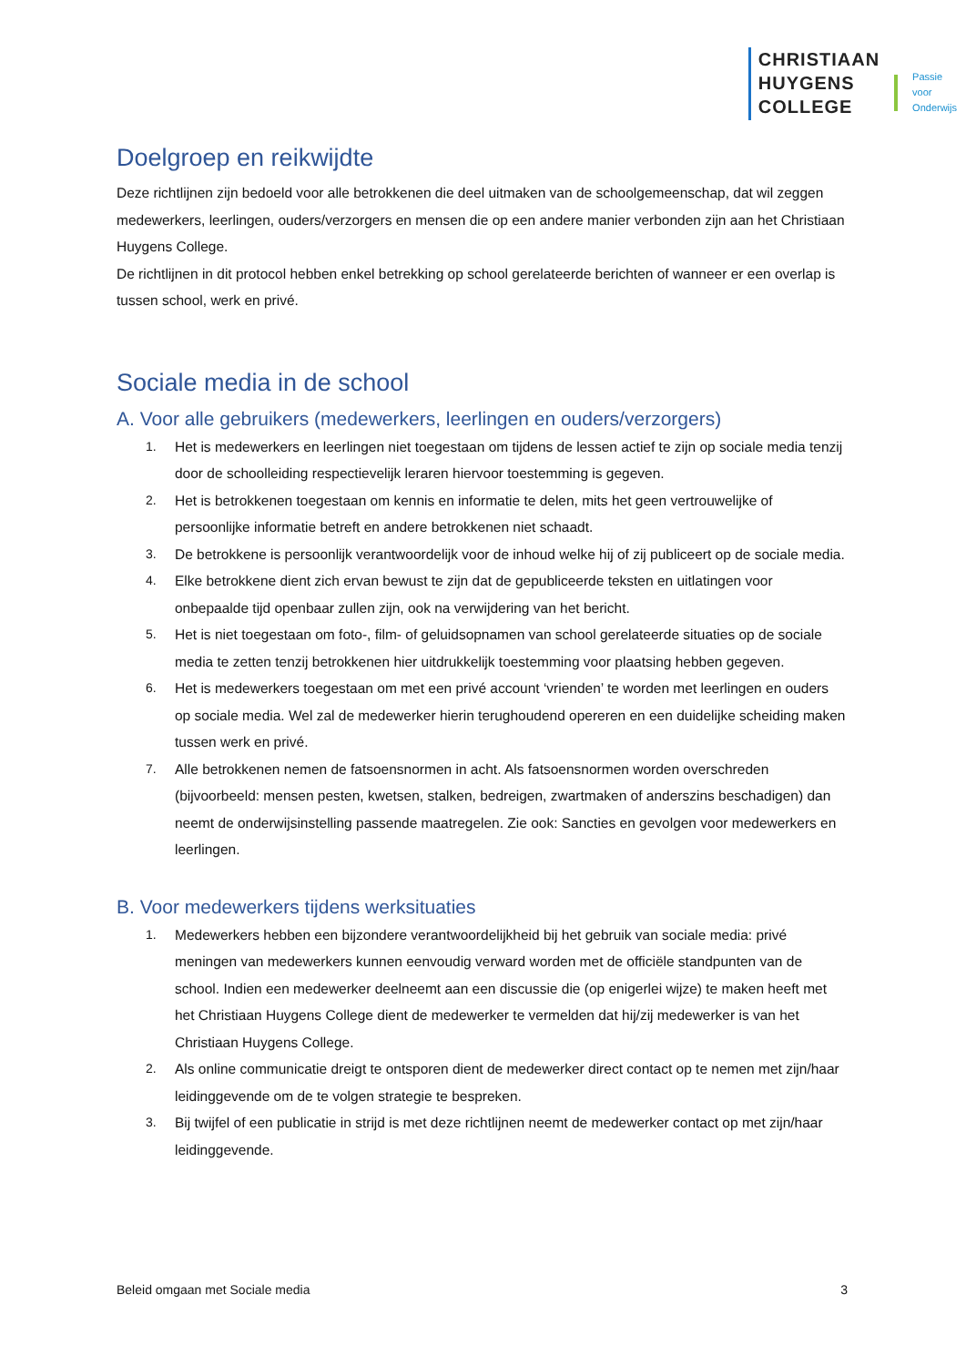CHRISTIAAN
HUYGENS
COLLEGE
Passie
voor
Onderwijs
Doelgroep en reikwijdte
Deze richtlijnen zijn bedoeld voor alle betrokkenen die deel uitmaken van de schoolgemeenschap, dat wil zeggen medewerkers, leerlingen, ouders/verzorgers en mensen die op een andere manier verbonden zijn aan het Christiaan Huygens College.
De richtlijnen in dit protocol hebben enkel betrekking op school gerelateerde berichten of wanneer er een overlap is tussen school, werk en privé.
Sociale media in de school
A. Voor alle gebruikers (medewerkers, leerlingen en ouders/verzorgers)
1. Het is medewerkers en leerlingen niet toegestaan om tijdens de lessen actief te zijn op sociale media tenzij door de schoolleiding respectievelijk leraren hiervoor toestemming is gegeven.
2. Het is betrokkenen toegestaan om kennis en informatie te delen, mits het geen vertrouwelijke of persoonlijke informatie betreft en andere betrokkenen niet schaadt.
3. De betrokkene is persoonlijk verantwoordelijk voor de inhoud welke hij of zij publiceert op de sociale media.
4. Elke betrokkene dient zich ervan bewust te zijn dat de gepubliceerde teksten en uitlatingen voor onbepaalde tijd openbaar zullen zijn, ook na verwijdering van het bericht.
5. Het is niet toegestaan om foto-, film- of geluidsopnamen van school gerelateerde situaties op de sociale media te zetten tenzij betrokkenen hier uitdrukkelijk toestemming voor plaatsing hebben gegeven.
6. Het is medewerkers toegestaan om met een privé account ‘vrienden’ te worden met leerlingen en ouders op sociale media. Wel zal de medewerker hierin terughoudend opereren en een duidelijke scheiding maken tussen werk en privé.
7. Alle betrokkenen nemen de fatsoensnormen in acht. Als fatsoensnormen worden overschreden (bijvoorbeeld: mensen pesten, kwetsen, stalken, bedreigen, zwartmaken of anderszins beschadigen) dan neemt de onderwijsinstelling passende maatregelen. Zie ook: Sancties en gevolgen voor medewerkers en leerlingen.
B. Voor medewerkers tijdens werksituaties
1. Medewerkers hebben een bijzondere verantwoordelijkheid bij het gebruik van sociale media: privé meningen van medewerkers kunnen eenvoudig verward worden met de officiële standpunten van de school. Indien een medewerker deelneemt aan een discussie die (op enigerlei wijze) te maken heeft met het Christiaan Huygens College dient de medewerker te vermelden dat hij/zij medewerker is van het Christiaan Huygens College.
2. Als online communicatie dreigt te ontsporen dient de medewerker direct contact op te nemen met zijn/haar leidinggevende om de te volgen strategie te bespreken.
3. Bij twijfel of een publicatie in strijd is met deze richtlijnen neemt de medewerker contact op met zijn/haar leidinggevende.
Beleid omgaan met Sociale media 3